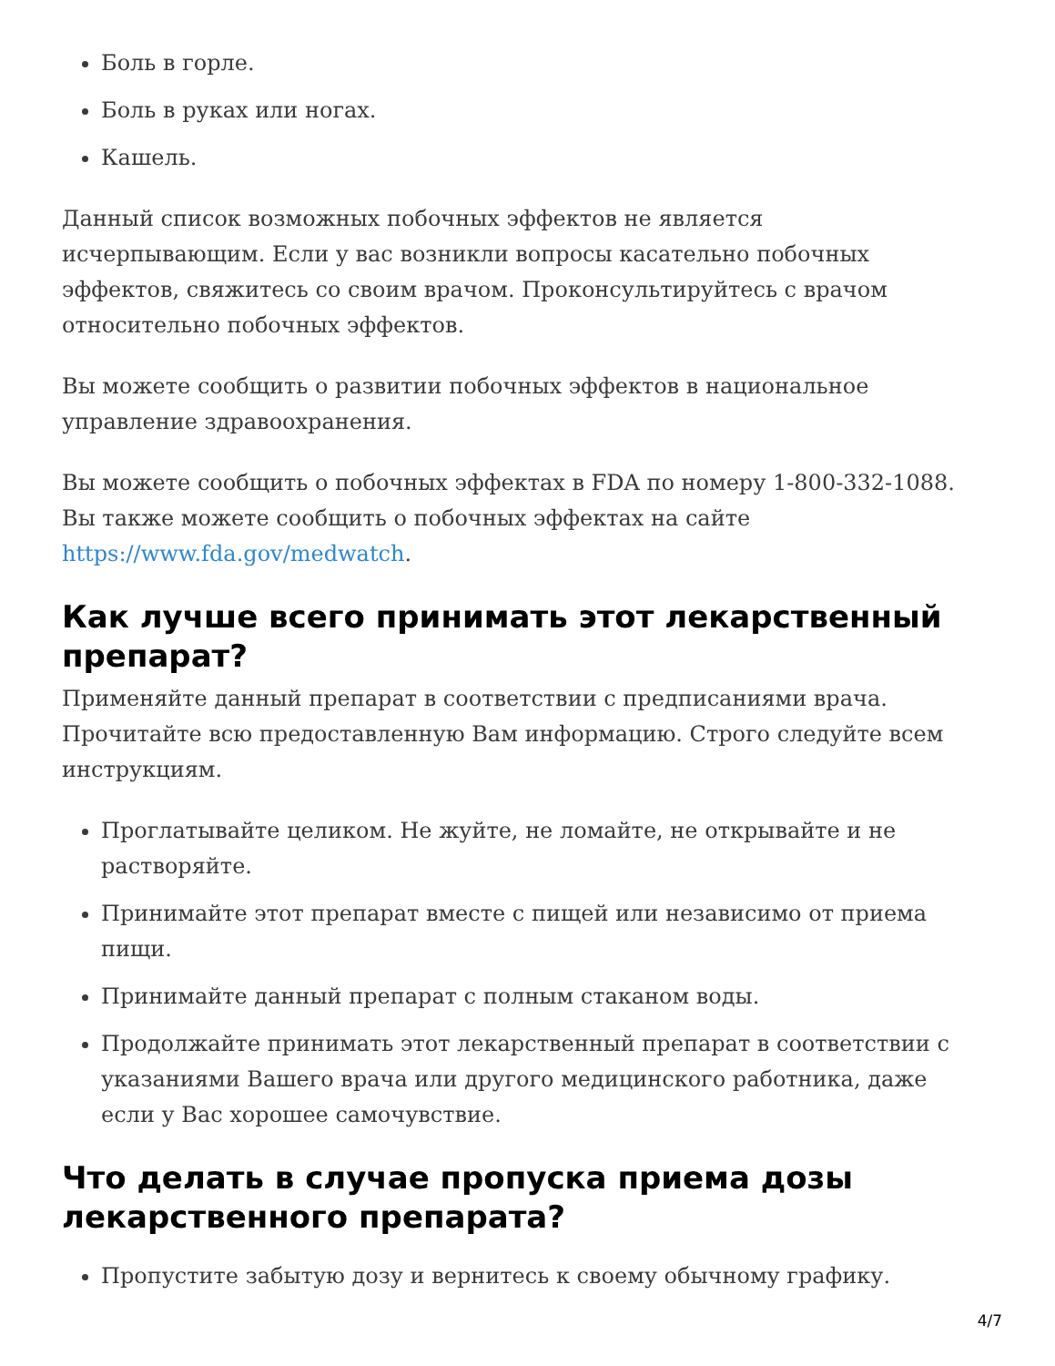Боль в горле.
Боль в руках или ногах.
Кашель.
Данный список возможных побочных эффектов не является исчерпывающим. Если у вас возникли вопросы касательно побочных эффектов, свяжитесь со своим врачом. Проконсультируйтесь с врачом относительно побочных эффектов.
Вы можете сообщить о развитии побочных эффектов в национальное управление здравоохранения.
Вы можете сообщить о побочных эффектах в FDA по номеру 1-800-332-1088. Вы также можете сообщить о побочных эффектах на сайте https://www.fda.gov/medwatch.
Как лучше всего принимать этот лекарственный препарат?
Применяйте данный препарат в соответствии с предписаниями врача. Прочитайте всю предоставленную Вам информацию. Строго следуйте всем инструкциям.
Проглатывайте целиком. Не жуйте, не ломайте, не открывайте и не растворяйте.
Принимайте этот препарат вместе с пищей или независимо от приема пищи.
Принимайте данный препарат с полным стаканом воды.
Продолжайте принимать этот лекарственный препарат в соответствии с указаниями Вашего врача или другого медицинского работника, даже если у Вас хорошее самочувствие.
Что делать в случае пропуска приема дозы лекарственного препарата?
Пропустите забытую дозу и вернитесь к своему обычному графику.
4/7